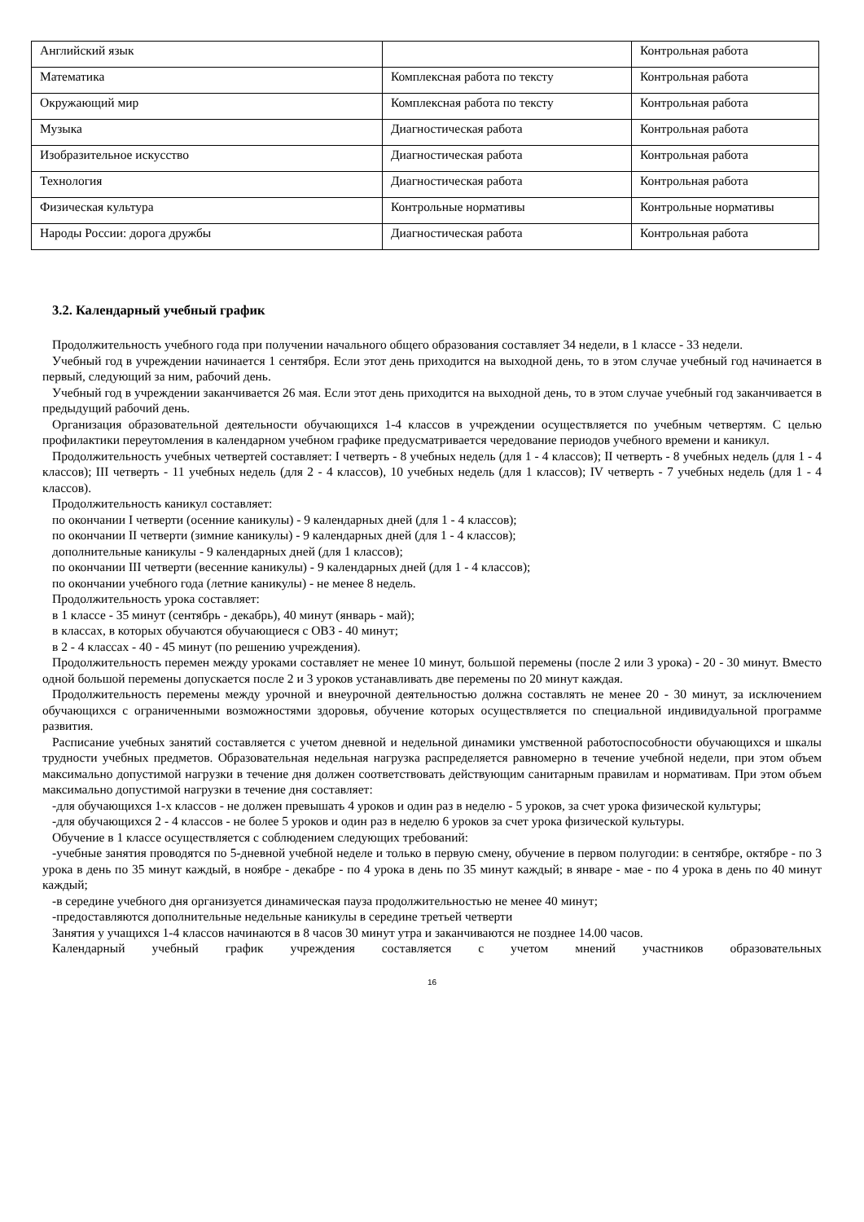| Английский язык | | Контрольная работа |
| Математика | Комплексная работа по тексту | Контрольная работа |
| Окружающий мир | Комплексная работа по тексту | Контрольная работа |
| Музыка | Диагностическая работа | Контрольная работа |
| Изобразительное искусство | Диагностическая работа | Контрольная работа |
| Технология | Диагностическая работа | Контрольная работа |
| Физическая культура | Контрольные нормативы | Контрольные нормативы |
| Народы России: дорога дружбы | Диагностическая работа | Контрольная работа |
3.2. Календарный учебный график
Продолжительность учебного года при получении начального общего образования составляет 34 недели, в 1 классе - 33 недели.
Учебный год в учреждении начинается 1 сентября. Если этот день приходится на выходной день, то в этом случае учебный год начинается в первый, следующий за ним, рабочий день.
Учебный год в учреждении заканчивается 26 мая. Если этот день приходится на выходной день, то в этом случае учебный год заканчивается в предыдущий рабочий день.
Организация образовательной деятельности обучающихся 1-4 классов в учреждении осуществляется по учебным четвертям. С целью профилактики переутомления в календарном учебном графике предусматривается чередование периодов учебного времени и каникул.
Продолжительность учебных четвертей составляет: I четверть - 8 учебных недель (для 1 - 4 классов); II четверть - 8 учебных недель (для 1 - 4 классов); III четверть - 11 учебных недель (для 2 - 4 классов), 10 учебных недель (для 1 классов); IV четверть - 7 учебных недель (для 1 - 4 классов).
Продолжительность каникул составляет:
по окончании I четверти (осенние каникулы) - 9 календарных дней (для 1 - 4 классов);
по окончании II четверти (зимние каникулы) - 9 календарных дней (для 1 - 4 классов);
дополнительные каникулы - 9 календарных дней (для 1 классов);
по окончании III четверти (весенние каникулы) - 9 календарных дней (для 1 - 4 классов);
по окончании учебного года (летние каникулы) - не менее 8 недель.
Продолжительность урока составляет:
в 1 классе - 35 минут (сентябрь - декабрь), 40 минут (январь - май);
в классах, в которых обучаются обучающиеся с ОВЗ - 40 минут;
в 2 - 4 классах - 40 - 45 минут (по решению учреждения).
Продолжительность перемен между уроками составляет не менее 10 минут, большой перемены (после 2 или 3 урока) - 20 - 30 минут. Вместо одной большой перемены допускается после 2 и 3 уроков устанавливать две перемены по 20 минут каждая.
Продолжительность перемены между урочной и внеурочной деятельностью должна составлять не менее 20 - 30 минут, за исключением обучающихся с ограниченными возможностями здоровья, обучение которых осуществляется по специальной индивидуальной программе развития.
Расписание учебных занятий составляется с учетом дневной и недельной динамики умственной работоспособности обучающихся и шкалы трудности учебных предметов. Образовательная недельная нагрузка распределяется равномерно в течение учебной недели, при этом объем максимально допустимой нагрузки в течение дня должен соответствовать действующим санитарным правилам и нормативам. При этом объем максимально допустимой нагрузки в течение дня составляет:
-для обучающихся 1-х классов - не должен превышать 4 уроков и один раз в неделю - 5 уроков, за счет урока физической культуры;
-для обучающихся 2 - 4 классов - не более 5 уроков и один раз в неделю 6 уроков за счет урока физической культуры.
Обучение в 1 классе осуществляется с соблюдением следующих требований:
-учебные занятия проводятся по 5-дневной учебной неделе и только в первую смену, обучение в первом полугодии: в сентябре, октябре - по 3 урока в день по 35 минут каждый, в ноябре - декабре - по 4 урока в день по 35 минут каждый; в январе - мае - по 4 урока в день по 40 минут каждый;
-в середине учебного дня организуется динамическая пауза продолжительностью не менее 40 минут;
-предоставляются дополнительные недельные каникулы в середине третьей четверти
Занятия у учащихся 1-4 классов начинаются в 8 часов 30 минут утра и заканчиваются не позднее 14.00 часов.
Календарный учебный график учреждения составляется с учетом мнений участников образовательных
16